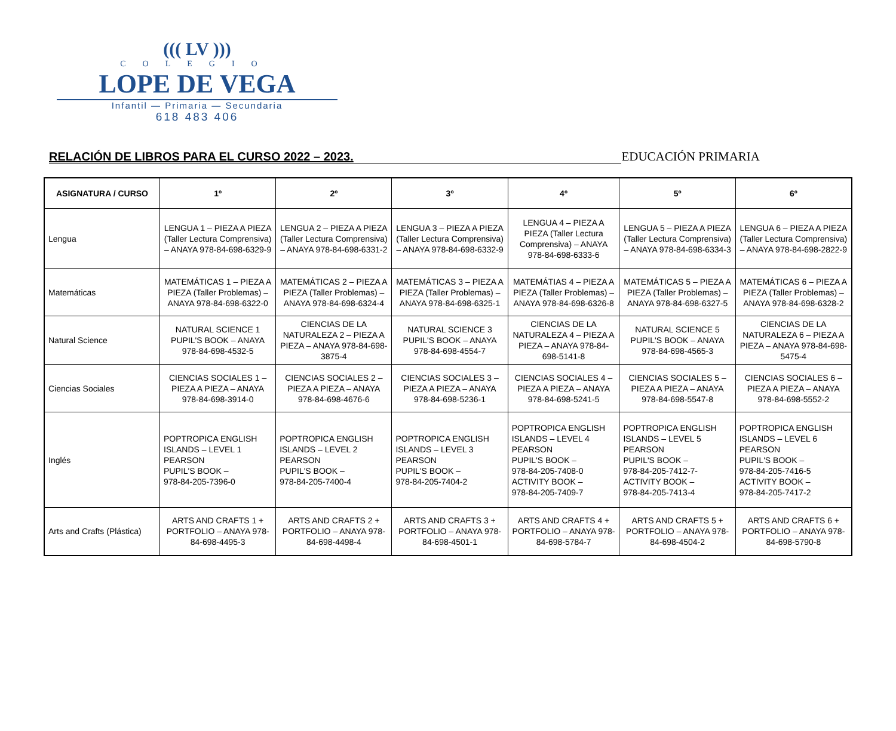((( LV )))
COLEGIO
LOPE DE VEGA
Infantil — Primaria — Secundaria
618 483 406
RELACIÓN DE LIBROS PARA EL CURSO 2022 – 2023.
EDUCACIÓN PRIMARIA
| ASIGNATURA / CURSO | 1º | 2º | 3º | 4º | 5º | 6º |
| --- | --- | --- | --- | --- | --- | --- |
| Lengua | LENGUA 1 – PIEZA A PIEZA (Taller Lectura Comprensiva) – ANAYA 978-84-698-6329-9 | LENGUA 2 – PIEZA A PIEZA (Taller Lectura Comprensiva) – ANAYA 978-84-698-6331-2 | LENGUA 3 – PIEZA A PIEZA (Taller Lectura Comprensiva) – ANAYA 978-84-698-6332-9 | LENGUA 4 – PIEZA A PIEZA (Taller Lectura Comprensiva) – ANAYA 978-84-698-6333-6 | LENGUA 5 – PIEZA A PIEZA (Taller Lectura Comprensiva) – ANAYA 978-84-698-6334-3 | LENGUA 6 – PIEZA A PIEZA (Taller Lectura Comprensiva) – ANAYA 978-84-698-2822-9 |
| Matemáticas | MATEMÁTICAS 1 – PIEZA A PIEZA (Taller Problemas) – ANAYA 978-84-698-6322-0 | MATEMÁTICAS 2 – PIEZA A PIEZA (Taller Problemas) – ANAYA 978-84-698-6324-4 | MATEMÁTICAS 3 – PIEZA A PIEZA (Taller Problemas) – ANAYA 978-84-698-6325-1 | MATEMÁTIAS 4 – PIEZA A PIEZA (Taller Problemas) – ANAYA 978-84-698-6326-8 | MATEMÁTICAS 5 – PIEZA A PIEZA (Taller Problemas) – ANAYA 978-84-698-6327-5 | MATEMÁTICAS 6 – PIEZA A PIEZA (Taller Problemas) – ANAYA 978-84-698-6328-2 |
| Natural Science | NATURAL SCIENCE 1 PUPIL'S BOOK – ANAYA 978-84-698-4532-5 | CIENCIAS DE LA NATURALEZA 2 – PIEZA A PIEZA – ANAYA 978-84-698-3875-4 | NATURAL SCIENCE 3 PUPIL'S BOOK – ANAYA 978-84-698-4554-7 | CIENCIAS DE LA NATURALEZA 4 – PIEZA A PIEZA – ANAYA 978-84-698-5141-8 | NATURAL SCIENCE 5 PUPIL'S BOOK – ANAYA 978-84-698-4565-3 | CIENCIAS DE LA NATURALEZA 6 – PIEZA A PIEZA – ANAYA 978-84-698-5475-4 |
| Ciencias Sociales | CIENCIAS SOCIALES 1 – PIEZA A PIEZA – ANAYA 978-84-698-3914-0 | CIENCIAS SOCIALES 2 – PIEZA A PIEZA – ANAYA 978-84-698-4676-6 | CIENCIAS SOCIALES 3 – PIEZA A PIEZA – ANAYA 978-84-698-5236-1 | CIENCIAS SOCIALES 4 – PIEZA A PIEZA – ANAYA 978-84-698-5241-5 | CIENCIAS SOCIALES 5 – PIEZA A PIEZA – ANAYA 978-84-698-5547-8 | CIENCIAS SOCIALES 6 – PIEZA A PIEZA – ANAYA 978-84-698-5552-2 |
| Inglés | POPTROPICA ENGLISH ISLANDS – LEVEL 1 PEARSON PUPIL'S BOOK – 978-84-205-7396-0 | POPTROPICA ENGLISH ISLANDS – LEVEL 2 PEARSON PUPIL'S BOOK – 978-84-205-7400-4 | POPTROPICA ENGLISH ISLANDS – LEVEL 3 PEARSON PUPIL'S BOOK – 978-84-205-7404-2 | POPTROPICA ENGLISH ISLANDS – LEVEL 4 PEARSON PUPIL'S BOOK – 978-84-205-7408-0 ACTIVITY BOOK – 978-84-205-7409-7 | POPTROPICA ENGLISH ISLANDS – LEVEL 5 PEARSON PUPIL'S BOOK – 978-84-205-7412-7- ACTIVITY BOOK – 978-84-205-7413-4 | POPTROPICA ENGLISH ISLANDS – LEVEL 6 PEARSON PUPIL'S BOOK – 978-84-205-7416-5 ACTIVITY BOOK – 978-84-205-7417-2 |
| Arts and Crafts (Plástica) | ARTS AND CRAFTS 1 + PORTFOLIO – ANAYA 978-84-698-4495-3 | ARTS AND CRAFTS 2 + PORTFOLIO – ANAYA 978-84-698-4498-4 | ARTS AND CRAFTS 3 + PORTFOLIO – ANAYA 978-84-698-4501-1 | ARTS AND CRAFTS 4 + PORTFOLIO – ANAYA 978-84-698-5784-7 | ARTS AND CRAFTS 5 + PORTFOLIO – ANAYA 978-84-698-4504-2 | ARTS AND CRAFTS 6 + PORTFOLIO – ANAYA 978-84-698-5790-8 |